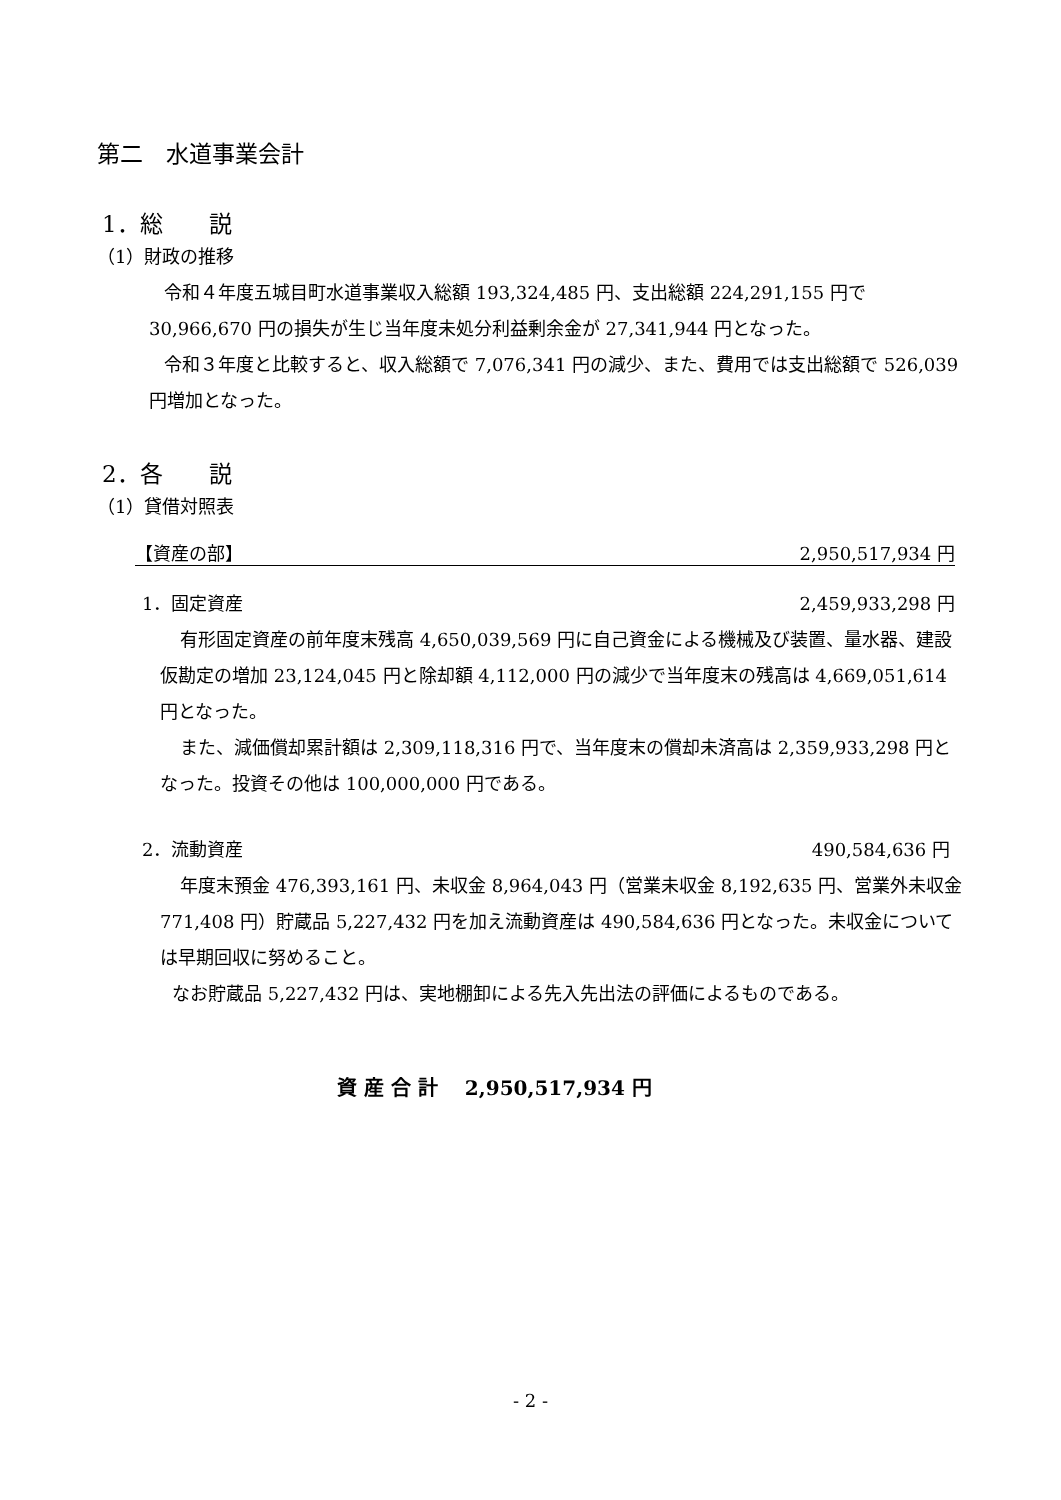第二　水道事業会計
1．総　　説
（1）財政の推移
令和４年度五城目町水道事業収入総額 193,324,485 円、支出総額 224,291,155 円で 30,966,670 円の損失が生じ当年度未処分利益剰余金が 27,341,944 円となった。
令和３年度と比較すると、収入総額で 7,076,341 円の減少、また、費用では支出総額で 526,039 円増加となった。
2．各　　説
（1）貸借対照表
【資産の部】 2,950,517,934 円
1．固定資産 2,459,933,298 円
有形固定資産の前年度末残高 4,650,039,569 円に自己資金による機械及び装置、量水器、建設仮勘定の増加 23,124,045 円と除却額 4,112,000 円の減少で当年度末の残高は 4,669,051,614 円となった。
また、減価償却累計額は 2,309,118,316 円で、当年度末の償却未済高は 2,359,933,298 円となった。投資その他は 100,000,000 円である。
2．流動資産 490,584,636 円
年度末預金 476,393,161 円、未収金 8,964,043 円（営業未収金 8,192,635 円、営業外未収金 771,408 円）貯蔵品 5,227,432 円を加え流動資産は 490,584,636 円となった。未収金については早期回収に努めること。
なお貯蔵品 5,227,432 円は、実地棚卸による先入先出法の評価によるものである。
資 産 合 計　 2,950,517,934 円
- 2 -